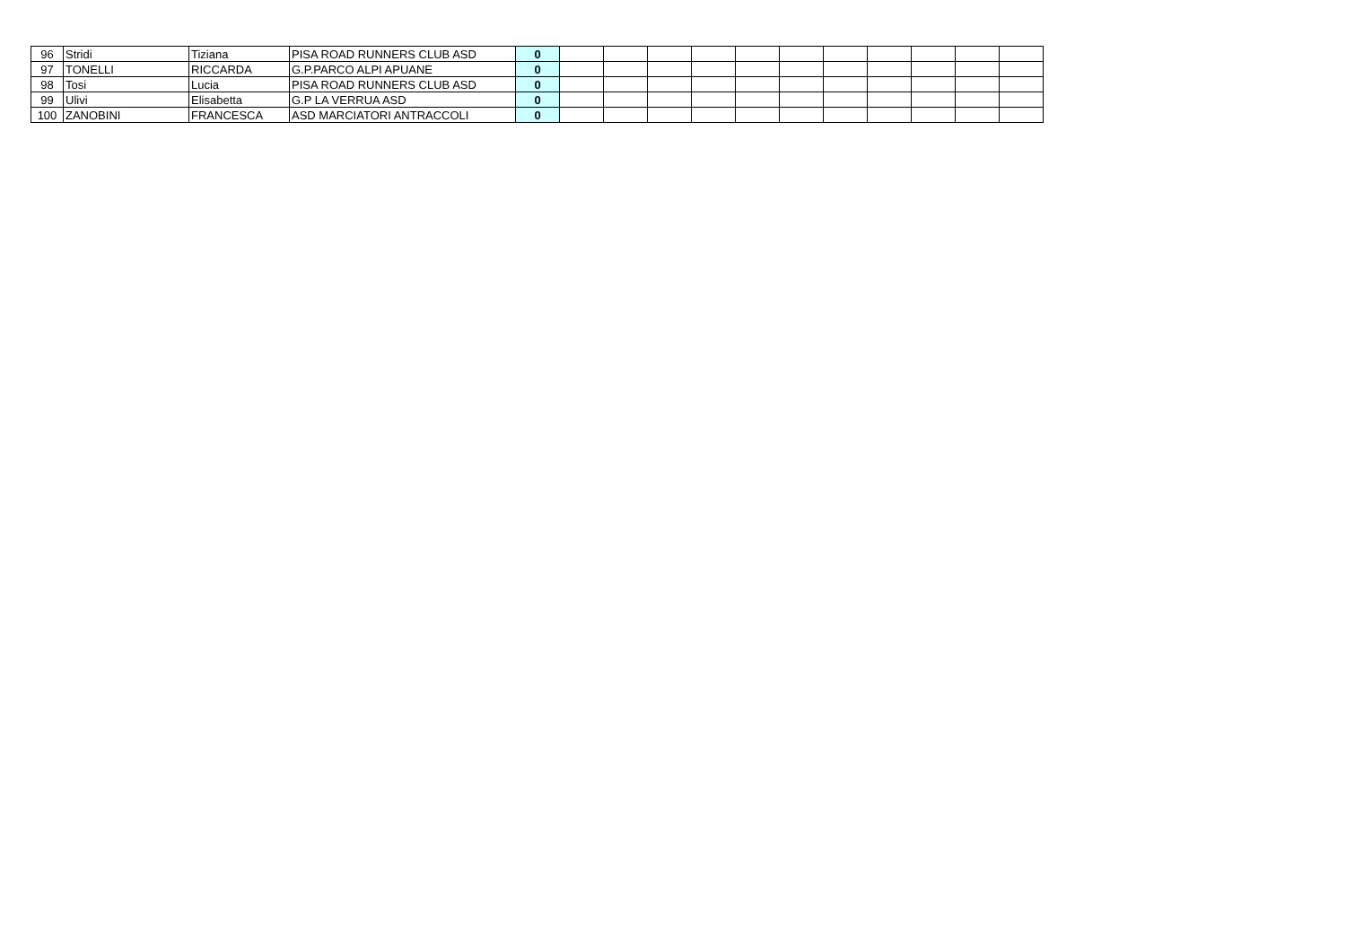| 96 | Stridi | Tiziana | PISA ROAD RUNNERS CLUB ASD | 0 | | | | | | | | | | | |
| 97 | TONELLI | RICCARDA | G.P.PARCO ALPI APUANE | 0 | | | | | | | | | | | |
| 98 | Tosi | Lucia | PISA ROAD RUNNERS CLUB ASD | 0 | | | | | | | | | | | |
| 99 | Ulivi | Elisabetta | G.P LA VERRUA ASD | 0 | | | | | | | | | | | |
| 100 | ZANOBINI | FRANCESCA | ASD MARCIATORI ANTRACCOLI | 0 | | | | | | | | | | | |